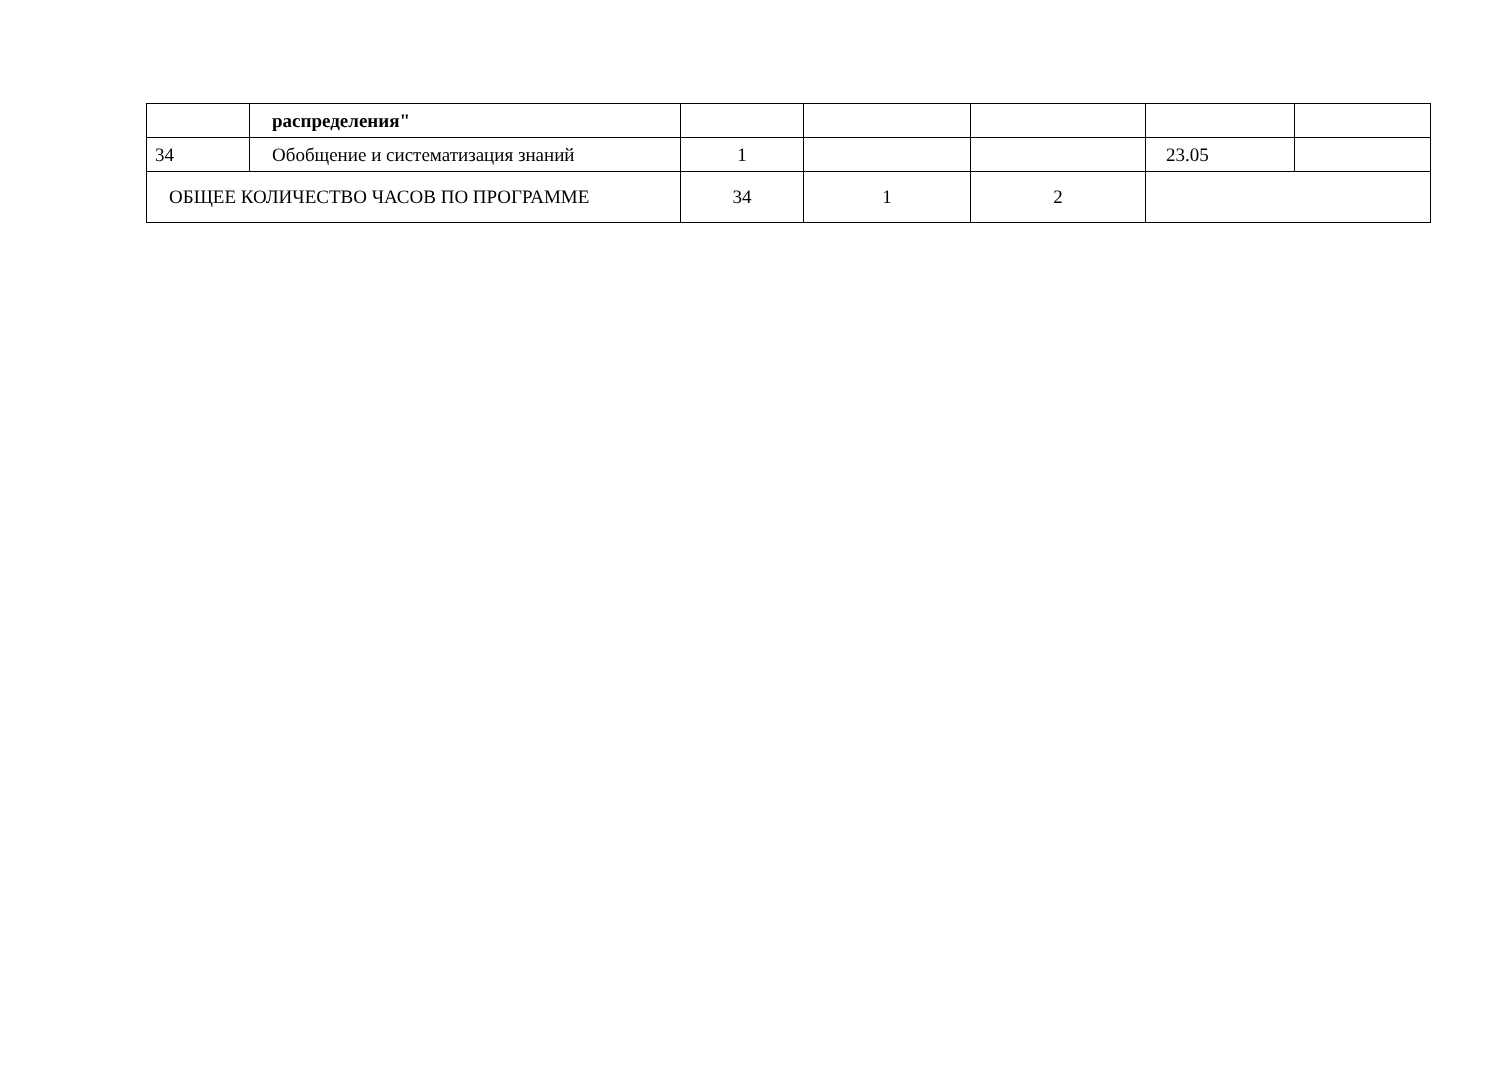| | распределения" | | | | | |
| 34 | Обобщение и систематизация знаний | 1 | | | 23.05 | |
| ОБЩЕЕ КОЛИЧЕСТВО ЧАСОВ ПО ПРОГРАММЕ | | 34 | 1 | 2 | | |